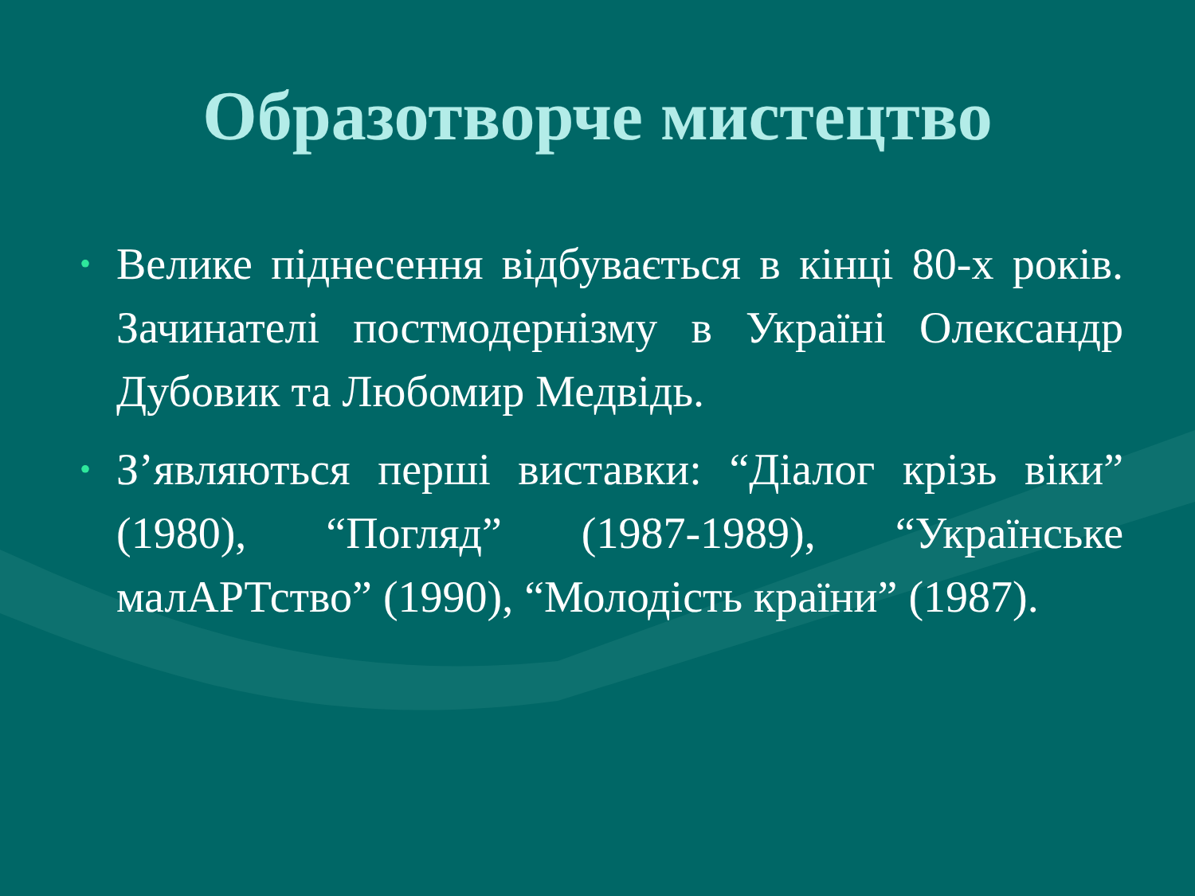Образотворче мистецтво
• Велике піднесення відбувається в кінці 80-х років. Зачинателі постмодернізму в Україні Олександр Дубовик та Любомир Медвідь.
• З’являються перші виставки: “Діалог крізь віки” (1980), “Погляд” (1987-1989), “Українське малАРТство” (1990), “Молодість країни” (1987).